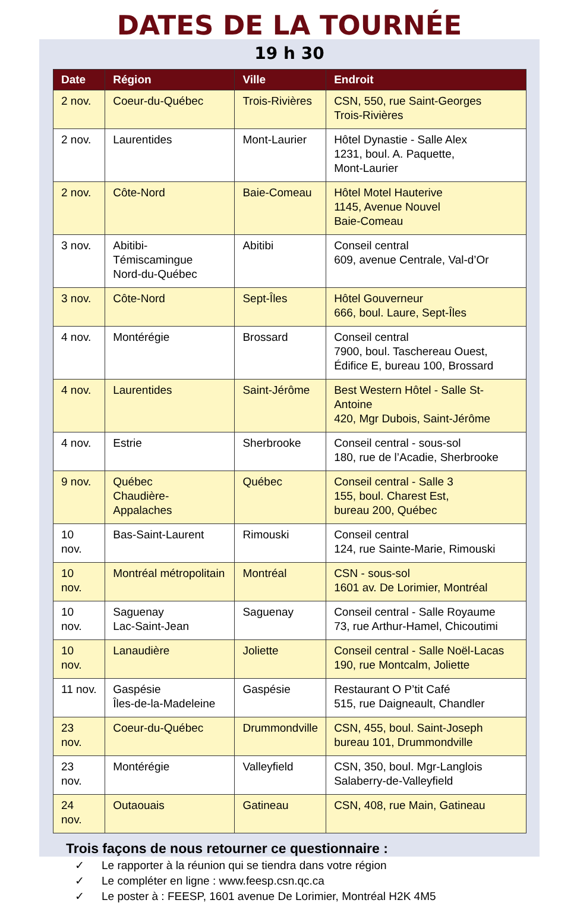DATES DE LA TOURNÉE
19 h 30
| Date | Région | Ville | Endroit |
| --- | --- | --- | --- |
| 2 nov. | Coeur-du-Québec | Trois-Rivières | CSN, 550, rue Saint-Georges Trois-Rivières |
| 2 nov. | Laurentides | Mont-Laurier | Hôtel Dynastie - Salle Alex 1231, boul. A. Paquette, Mont-Laurier |
| 2 nov. | Côte-Nord | Baie-Comeau | Hôtel Motel Hauterive 1145, Avenue Nouvel Baie-Comeau |
| 3 nov. | Abitibi-Témiscamingue Nord-du-Québec | Abitibi | Conseil central 609, avenue Centrale, Val-d’Or |
| 3 nov. | Côte-Nord | Sept-Îles | Hôtel Gouverneur 666, boul. Laure, Sept-Îles |
| 4 nov. | Montérégie | Brossard | Conseil central 7900, boul. Taschereau Ouest, Édifice E, bureau 100, Brossard |
| 4 nov. | Laurentides | Saint-Jérôme | Best Western Hôtel - Salle St-Antoine 420, Mgr Dubois, Saint-Jérôme |
| 4 nov. | Estrie | Sherbrooke | Conseil central - sous-sol 180, rue de l’Acadie, Sherbrooke |
| 9 nov. | Québec Chaudière-Appalaches | Québec | Conseil central - Salle 3 155, boul. Charest Est, bureau 200, Québec |
| 10 nov. | Bas-Saint-Laurent | Rimouski | Conseil central 124, rue Sainte-Marie, Rimouski |
| 10 nov. | Montréal métropolitain | Montréal | CSN - sous-sol 1601 av. De Lorimier, Montréal |
| 10 nov. | Saguenay Lac-Saint-Jean | Saguenay | Conseil central - Salle Royaume 73, rue Arthur-Hamel, Chicoutimi |
| 10 nov. | Lanaudière | Joliette | Conseil central - Salle Noël-Lacas 190, rue Montcalm, Joliette |
| 11 nov. | Gaspésie Îles-de-la-Madeleine | Gaspésie | Restaurant O P’tit Café 515, rue Daigneault, Chandler |
| 23 nov. | Coeur-du-Québec | Drummondville | CSN, 455, boul. Saint-Joseph bureau 101, Drummondville |
| 23 nov. | Montérégie | Valleyfield | CSN, 350, boul. Mgr-Langlois Salaberry-de-Valleyfield |
| 24 nov. | Outaouais | Gatineau | CSN, 408, rue Main, Gatineau |
Trois façons de nous retourner ce questionnaire :
✓ Le rapporter à la réunion qui se tiendra dans votre région
✓ Le compléter en ligne : www.feesp.csn.qc.ca
✓ Le poster à : FEESP, 1601 avenue De Lorimier, Montréal H2K 4M5